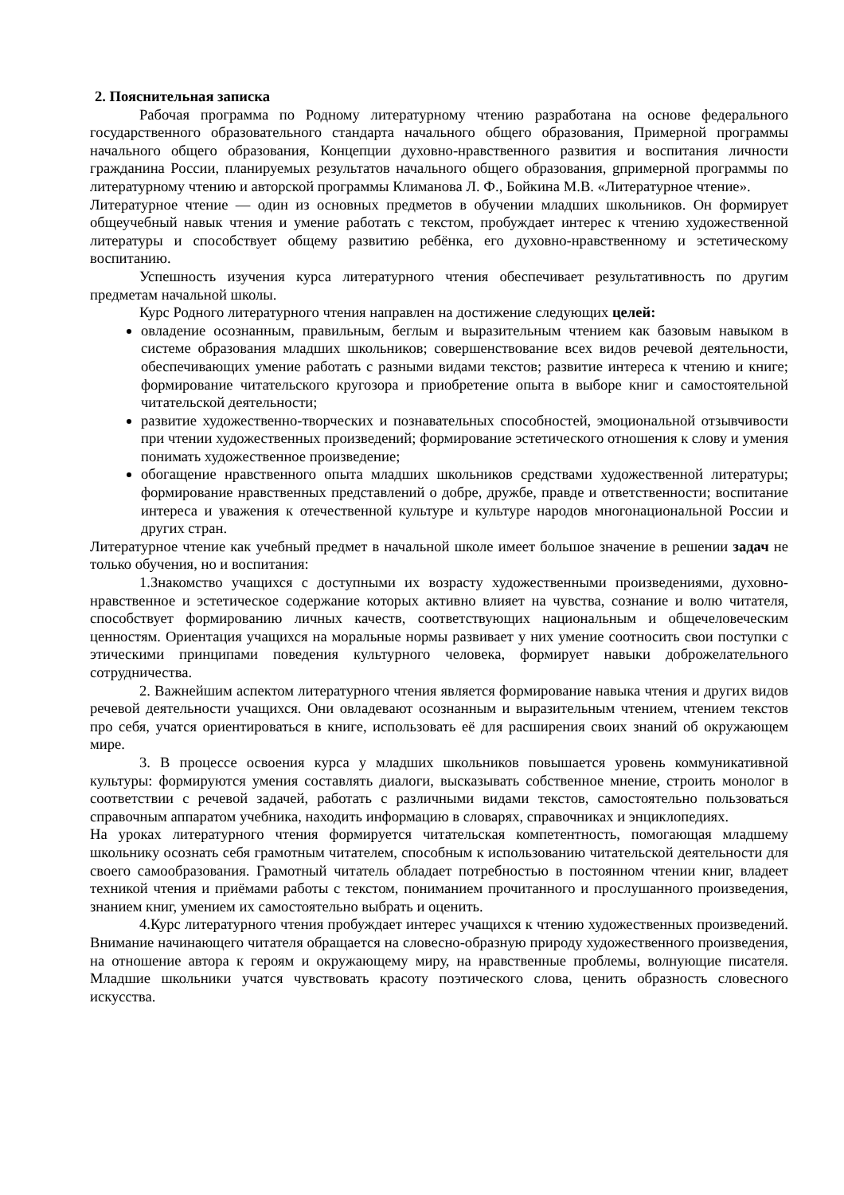2. Пояснительная записка
Рабочая программа по Родному литературному чтению разработана на основе федерального государственного образовательного стандарта начального общего образования, Примерной программы начального общего образования, Концепции духовно-нравственного развития и воспитания личности гражданина России, планируемых результатов начального общего образования, gпримерной программы по литературному чтению и авторской программы Климанова Л. Ф., Бойкина М.В. «Литературное чтение».
Литературное чтение — один из основных предметов в обучении младших школьников. Он формирует общеучебный навык чтения и умение работать с текстом, пробуждает интерес к чтению художественной литературы и способствует общему развитию ребёнка, его духовно-нравственному и эстетическому воспитанию.
Успешность изучения курса литературного чтения обеспечивает результативность по другим предметам начальной школы.
Курс Родного литературного чтения направлен на достижение следующих целей:
овладение осознанным, правильным, беглым и выразительным чтением как базовым навыком в системе образования младших школьников; совершенствование всех видов речевой деятельности, обеспечивающих умение работать с разными видами текстов; развитие интереса к чтению и книге; формирование читательского кругозора и приобретение опыта в выборе книг и самостоятельной читательской деятельности;
развитие художественно-творческих и познавательных способностей, эмоциональной отзывчивости при чтении художественных произведений; формирование эстетического отношения к слову и умения понимать художественное произведение;
обогащение нравственного опыта младших школьников средствами художественной литературы; формирование нравственных представлений о добре, дружбе, правде и ответственности; воспитание интереса и уважения к отечественной культуре и культуре народов многонациональной России и других стран.
Литературное чтение как учебный предмет в начальной школе имеет большое значение в решении задач не только обучения, но и воспитания:
1.Знакомство учащихся с доступными их возрасту художественными произведениями, духовно-нравственное и эстетическое содержание которых активно влияет на чувства, сознание и волю читателя, способствует формированию личных качеств, соответствующих национальным и общечеловеческим ценностям. Ориентация учащихся на моральные нормы развивает у них умение соотносить свои поступки с этическими принципами поведения культурного человека, формирует навыки доброжелательного сотрудничества.
2. Важнейшим аспектом литературного чтения является формирование навыка чтения и других видов речевой деятельности учащихся. Они овладевают осознанным и выразительным чтением, чтением текстов про себя, учатся ориентироваться в книге, использовать её для расширения своих знаний об окружающем мире.
3. В процессе освоения курса у младших школьников повышается уровень коммуникативной культуры: формируются умения составлять диалоги, высказывать собственное мнение, строить монолог в соответствии с речевой задачей, работать с различными видами текстов, самостоятельно пользоваться справочным аппаратом учебника, находить информацию в словарях, справочниках и энциклопедиях.
На уроках литературного чтения формируется читательская компетентность, помогающая младшему школьнику осознать себя грамотным читателем, способным к использованию читательской деятельности для своего самообразования. Грамотный читатель обладает потребностью в постоянном чтении книг, владеет техникой чтения и приёмами работы с текстом, пониманием прочитанного и прослушанного произведения, знанием книг, умением их самостоятельно выбрать и оценить.
4.Курс литературного чтения пробуждает интерес учащихся к чтению художественных произведений. Внимание начинающего читателя обращается на словесно-образную природу художественного произведения, на отношение автора к героям и окружающему миру, на нравственные проблемы, волнующие писателя. Младшие школьники учатся чувствовать красоту поэтического слова, ценить образность словесного искусства.